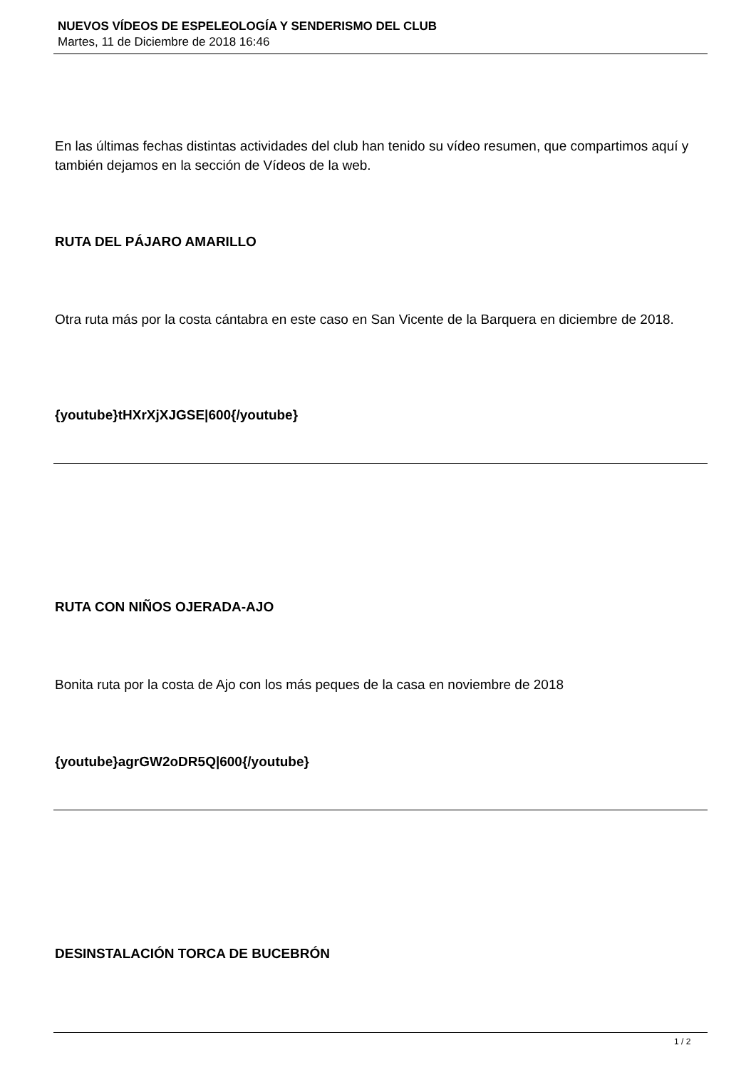NUEVOS VÍDEOS DE ESPELEOLOGÍA Y SENDERISMO DEL CLUB
Martes, 11 de Diciembre de 2018 16:46
En las últimas fechas distintas actividades del club han tenido su vídeo resumen, que compartimos aquí y también dejamos en la sección de Vídeos de la web.
RUTA DEL PÁJARO AMARILLO
Otra ruta más por la costa cántabra en este caso en San Vicente de la Barquera en diciembre de 2018.
{youtube}tHXrXjXJGSE|600{/youtube}
RUTA CON NIÑOS OJERADA-AJO
Bonita ruta por la costa de Ajo con los más peques de la casa en noviembre de 2018
{youtube}agrGW2oDR5Q|600{/youtube}
DESINSTALACIÓN TORCA DE BUCEBRÓN
1 / 2